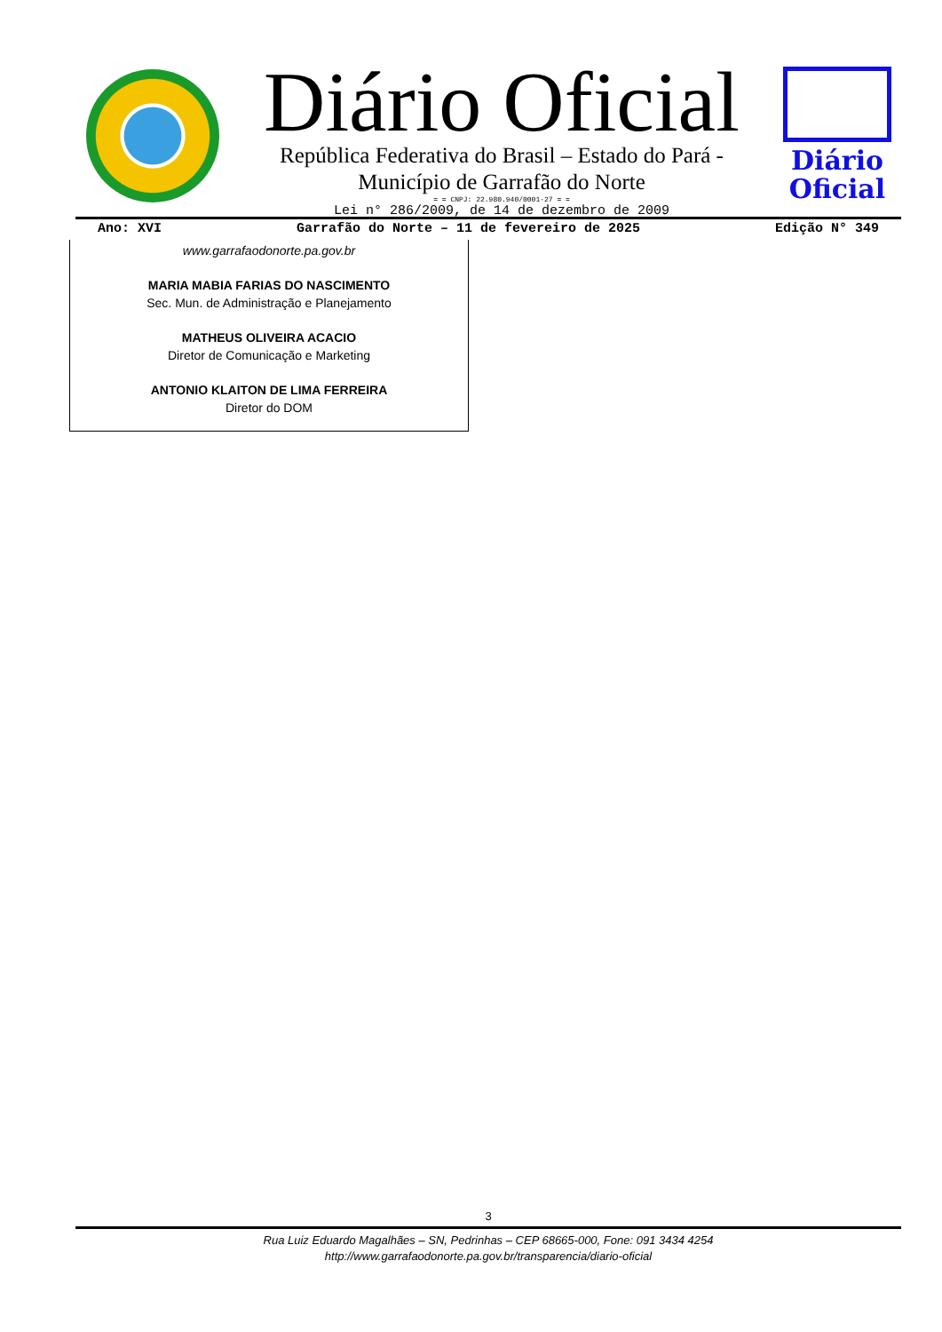Diário Oficial
República Federativa do Brasil – Estado do Pará -
Município de Garrafão do Norte
= = CNPJ: 22.980.940/0001-27 = =
Lei n° 286/2009, de 14 de dezembro de 2009
Diário
Oficial
Ano: XVI Garrafão do Norte – 11 de fevereiro de 2025 Edição N° 349
www.garrafaodonorte.pa.gov.br
MARIA MABIA FARIAS DO NASCIMENTO
Sec. Mun. de Administração e Planejamento
MATHEUS OLIVEIRA ACACIO
Diretor de Comunicação e Marketing
ANTONIO KLAITON DE LIMA FERREIRA
Diretor do DOM
3
Rua Luiz Eduardo Magalhães – SN, Pedrinhas – CEP 68665-000, Fone: 091 3434 4254
http://www.garrafaodonorte.pa.gov.br/transparencia/diario-oficial